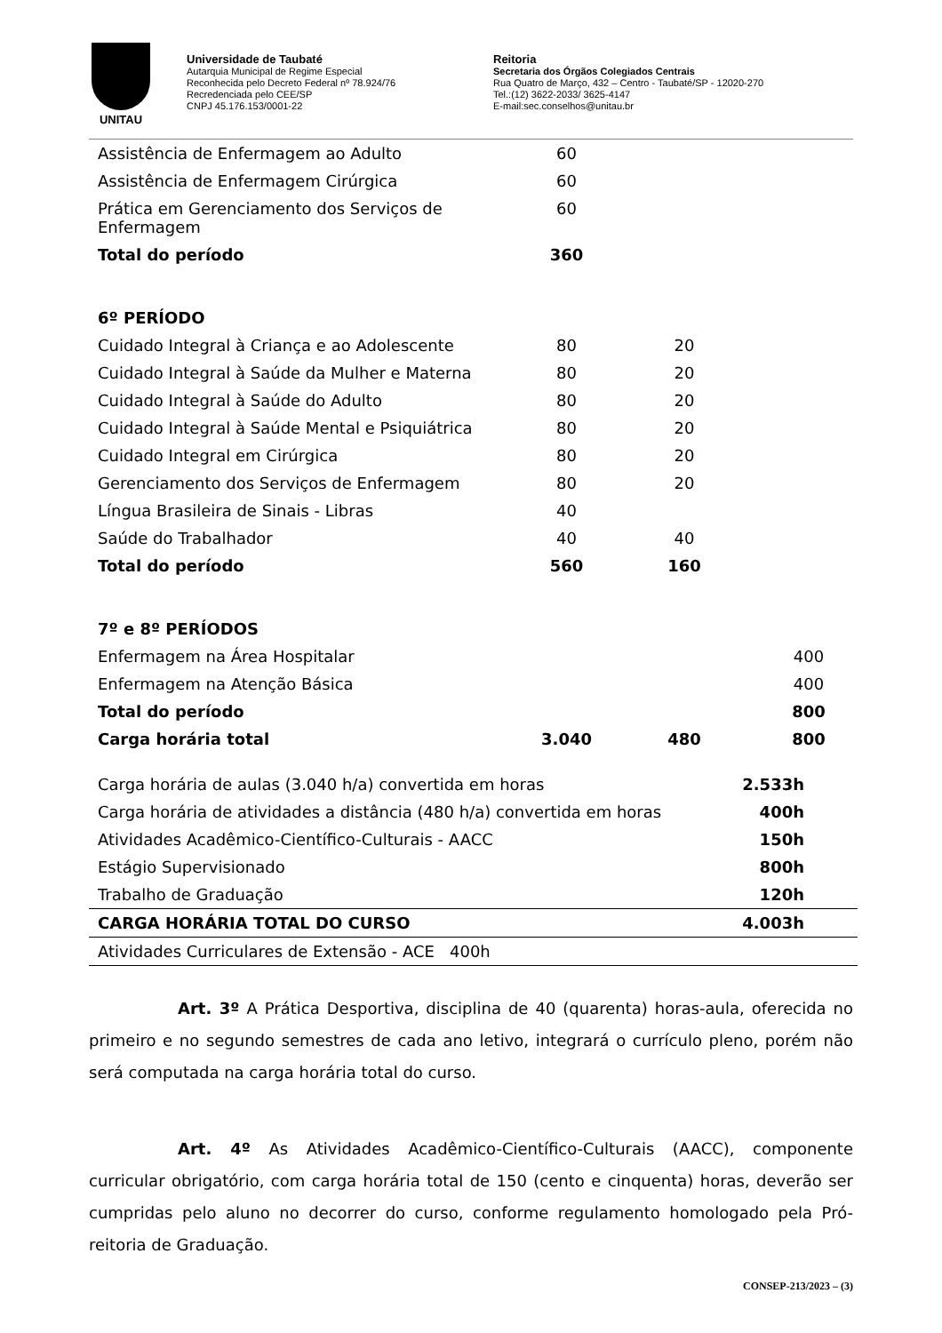UNITAU
Universidade de Taubaté
Autarquia Municipal de Regime Especial
Reconhecida pelo Decreto Federal nº 78.924/76
Recredenciada pelo CEE/SP
CNPJ 45.176.153/0001-22
Reitoria
Secretaria dos Órgãos Colegiados Centrais
Rua Quatro de Março, 432 – Centro - Taubaté/SP - 12020-270
Tel.:(12) 3622-2033/ 3625-4147
E-mail:sec.conselhos@unitau.br
| Assistência de Enfermagem ao Adulto | 60 | | |
| Assistência de Enfermagem Cirúrgica | 60 | | |
| Prática em Gerenciamento dos Serviços de Enfermagem | 60 | | |
| Total do período | 360 | | |
| 6º PERÍODO | | | |
| Cuidado Integral à Criança e ao Adolescente | 80 | 20 | |
| Cuidado Integral à Saúde da Mulher e Materna | 80 | 20 | |
| Cuidado Integral à Saúde do Adulto | 80 | 20 | |
| Cuidado Integral à Saúde Mental e Psiquiátrica | 80 | 20 | |
| Cuidado Integral em Cirúrgica | 80 | 20 | |
| Gerenciamento dos Serviços de Enfermagem | 80 | 20 | |
| Língua Brasileira de Sinais - Libras | 40 | | |
| Saúde do Trabalhador | 40 | 40 | |
| Total do período | 560 | 160 | |
| 7º e 8º PERÍODOS | | | |
| Enfermagem na Área Hospitalar | | | 400 |
| Enfermagem na Atenção Básica | | | 400 |
| Total do período | | | 800 |
| Carga horária total | 3.040 | 480 | 800 |
| Carga horária de aulas (3.040 h/a) convertida em horas | 2.533h |
| Carga horária de atividades a distância (480 h/a) convertida em horas | 400h |
| Atividades Acadêmico-Científico-Culturais - AACC | 150h |
| Estágio Supervisionado | 800h |
| Trabalho de Graduação | 120h |
| CARGA HORÁRIA TOTAL DO CURSO | 4.003h |
| Atividades Curriculares de Extensão - ACE 400h | |
Art. 3º A Prática Desportiva, disciplina de 40 (quarenta) horas-aula, oferecida no primeiro e no segundo semestres de cada ano letivo, integrará o currículo pleno, porém não será computada na carga horária total do curso.
Art. 4º As Atividades Acadêmico-Científico-Culturais (AACC), componente curricular obrigatório, com carga horária total de 150 (cento e cinquenta) horas, deverão ser cumpridas pelo aluno no decorrer do curso, conforme regulamento homologado pela Pró-reitoria de Graduação.
CONSEP-213/2023 – (3)